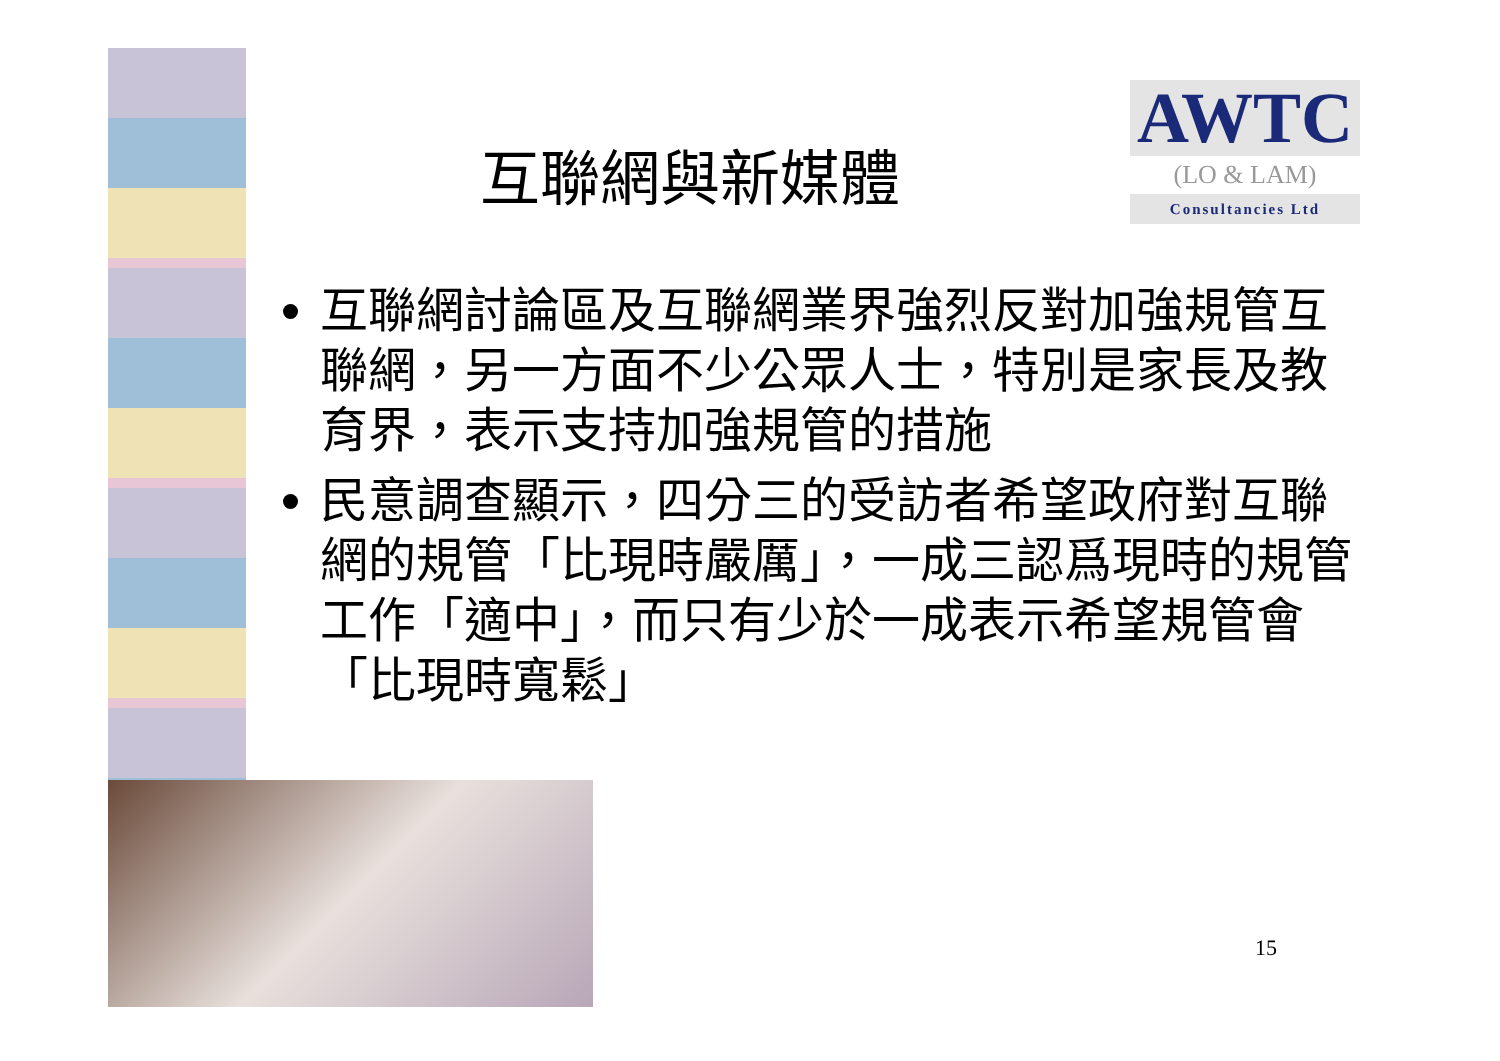AWTC
(LO & LAM)
Consultancies Ltd
互聯網與新媒體
互聯網討論區及互聯網業界強烈反對加強規管互聯網，另一方面不少公眾人士，特別是家長及教育界，表示支持加強規管的措施
民意調查顯示，四分三的受訪者希望政府對互聯網的規管「比現時嚴厲」，一成三認爲現時的規管工作「適中」，而只有少於一成表示希望規管會「比現時寬鬆」
15